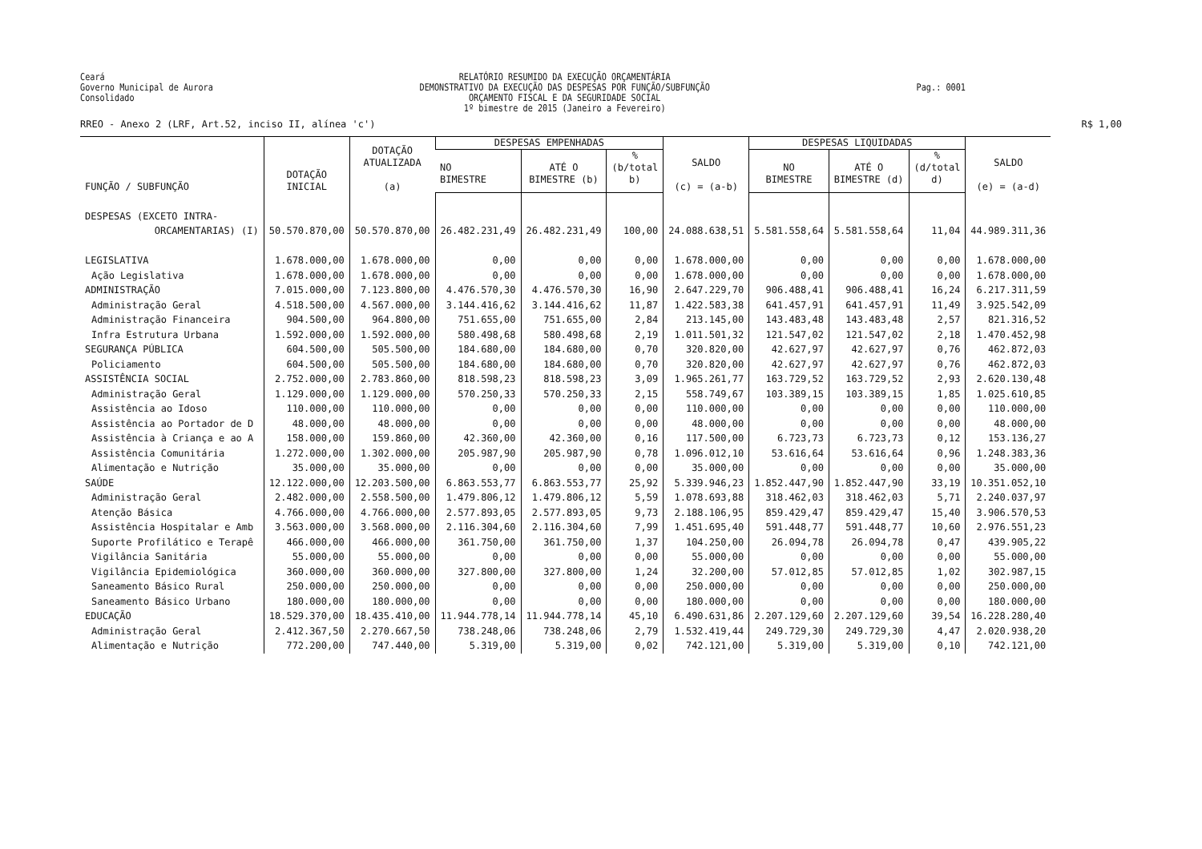Ceará Governo Municipal de Aurora Consolidado
RELATÓRIO RESUMIDO DA EXECUÇÃO ORÇAMENTÁRIA DEMONSTRATIVO DA EXECUÇÃO DAS DESPESAS POR FUNÇÃO/SUBFUNÇÃO ORÇAMENTO FISCAL E DA SEGURIDADE SOCIAL 1º bimestre de 2015 (Janeiro a Fevereiro)
Pag.: 0001
RREO - Anexo 2 (LRF, Art.52, inciso II, alínea 'c') R$ 1,00
| FUNÇÃO / SUBFUNÇÃO | DOTAÇÃO INICIAL | DOTAÇÃO ATUALIZADA (a) | DESPESAS EMPENHADAS | | | SALDO (c) = (a-b) | DESPESAS LIQUIDADAS | | | SALDO (e) = (a-d) |
| --- | --- | --- | --- | --- | --- | --- | --- | --- | --- | --- |
| | | | NO BIMESTRE | ATÉ O BIMESTRE (b) | % (b/total b) | | NO BIMESTRE | ATÉ O BIMESTRE (d) | % (d/total d) | |
| DESPESAS (EXCETO INTRA- ORCAMENTARIAS) (I) | 50.570.870,00 | 50.570.870,00 | 26.482.231,49 | 26.482.231,49 | 100,00 | 24.088.638,51 | 5.581.558,64 | 5.581.558,64 | 11,04 | 44.989.311,36 |
| LEGISLATIVA | 1.678.000,00 | 1.678.000,00 | 0,00 | 0,00 | 0,00 | 1.678.000,00 | 0,00 | 0,00 | 0,00 | 1.678.000,00 |
| Ação Legislativa | 1.678.000,00 | 1.678.000,00 | 0,00 | 0,00 | 0,00 | 1.678.000,00 | 0,00 | 0,00 | 0,00 | 1.678.000,00 |
| ADMINISTRAÇÃO | 7.015.000,00 | 7.123.800,00 | 4.476.570,30 | 4.476.570,30 | 16,90 | 2.647.229,70 | 906.488,41 | 906.488,41 | 16,24 | 6.217.311,59 |
| Administração Geral | 4.518.500,00 | 4.567.000,00 | 3.144.416,62 | 3.144.416,62 | 11,87 | 1.422.583,38 | 641.457,91 | 641.457,91 | 11,49 | 3.925.542,09 |
| Administração Financeira | 904.500,00 | 964.800,00 | 751.655,00 | 751.655,00 | 2,84 | 213.145,00 | 143.483,48 | 143.483,48 | 2,57 | 821.316,52 |
| Infra Estrutura Urbana | 1.592.000,00 | 1.592.000,00 | 580.498,68 | 580.498,68 | 2,19 | 1.011.501,32 | 121.547,02 | 121.547,02 | 2,18 | 1.470.452,98 |
| SEGURANÇA PÚBLICA | 604.500,00 | 505.500,00 | 184.680,00 | 184.680,00 | 0,70 | 320.820,00 | 42.627,97 | 42.627,97 | 0,76 | 462.872,03 |
| Policiamento | 604.500,00 | 505.500,00 | 184.680,00 | 184.680,00 | 0,70 | 320.820,00 | 42.627,97 | 42.627,97 | 0,76 | 462.872,03 |
| ASSISTÊNCIA SOCIAL | 2.752.000,00 | 2.783.860,00 | 818.598,23 | 818.598,23 | 3,09 | 1.965.261,77 | 163.729,52 | 163.729,52 | 2,93 | 2.620.130,48 |
| Administração Geral | 1.129.000,00 | 1.129.000,00 | 570.250,33 | 570.250,33 | 2,15 | 558.749,67 | 103.389,15 | 103.389,15 | 1,85 | 1.025.610,85 |
| Assistência ao Idoso | 110.000,00 | 110.000,00 | 0,00 | 0,00 | 0,00 | 110.000,00 | 0,00 | 0,00 | 0,00 | 110.000,00 |
| Assistência ao Portador de D | 48.000,00 | 48.000,00 | 0,00 | 0,00 | 0,00 | 48.000,00 | 0,00 | 0,00 | 0,00 | 48.000,00 |
| Assistência à Criança e ao A | 158.000,00 | 159.860,00 | 42.360,00 | 42.360,00 | 0,16 | 117.500,00 | 6.723,73 | 6.723,73 | 0,12 | 153.136,27 |
| Assistência Comunitária | 1.272.000,00 | 1.302.000,00 | 205.987,90 | 205.987,90 | 0,78 | 1.096.012,10 | 53.616,64 | 53.616,64 | 0,96 | 1.248.383,36 |
| Alimentação e Nutrição | 35.000,00 | 35.000,00 | 0,00 | 0,00 | 0,00 | 35.000,00 | 0,00 | 0,00 | 0,00 | 35.000,00 |
| SAÚDE | 12.122.000,00 | 12.203.500,00 | 6.863.553,77 | 6.863.553,77 | 25,92 | 5.339.946,23 | 1.852.447,90 | 1.852.447,90 | 33,19 | 10.351.052,10 |
| Administração Geral | 2.482.000,00 | 2.558.500,00 | 1.479.806,12 | 1.479.806,12 | 5,59 | 1.078.693,88 | 318.462,03 | 318.462,03 | 5,71 | 2.240.037,97 |
| Atenção Básica | 4.766.000,00 | 4.766.000,00 | 2.577.893,05 | 2.577.893,05 | 9,73 | 2.188.106,95 | 859.429,47 | 859.429,47 | 15,40 | 3.906.570,53 |
| Assistência Hospitalar e Amb | 3.563.000,00 | 3.568.000,00 | 2.116.304,60 | 2.116.304,60 | 7,99 | 1.451.695,40 | 591.448,77 | 591.448,77 | 10,60 | 2.976.551,23 |
| Suporte Profilático e Terapê | 466.000,00 | 466.000,00 | 361.750,00 | 361.750,00 | 1,37 | 104.250,00 | 26.094,78 | 26.094,78 | 0,47 | 439.905,22 |
| Vigilância Sanitária | 55.000,00 | 55.000,00 | 0,00 | 0,00 | 0,00 | 55.000,00 | 0,00 | 0,00 | 0,00 | 55.000,00 |
| Vigilância Epidemiológica | 360.000,00 | 360.000,00 | 327.800,00 | 327.800,00 | 1,24 | 32.200,00 | 57.012,85 | 57.012,85 | 1,02 | 302.987,15 |
| Saneamento Básico Rural | 250.000,00 | 250.000,00 | 0,00 | 0,00 | 0,00 | 250.000,00 | 0,00 | 0,00 | 0,00 | 250.000,00 |
| Saneamento Básico Urbano | 180.000,00 | 180.000,00 | 0,00 | 0,00 | 0,00 | 180.000,00 | 0,00 | 0,00 | 0,00 | 180.000,00 |
| EDUCAÇÃO | 18.529.370,00 | 18.435.410,00 | 11.944.778,14 | 11.944.778,14 | 45,10 | 6.490.631,86 | 2.207.129,60 | 2.207.129,60 | 39,54 | 16.228.280,40 |
| Administração Geral | 2.412.367,50 | 2.270.667,50 | 738.248,06 | 738.248,06 | 2,79 | 1.532.419,44 | 249.729,30 | 249.729,30 | 4,47 | 2.020.938,20 |
| Alimentação e Nutrição | 772.200,00 | 747.440,00 | 5.319,00 | 5.319,00 | 0,02 | 742.121,00 | 5.319,00 | 5.319,00 | 0,10 | 742.121,00 |